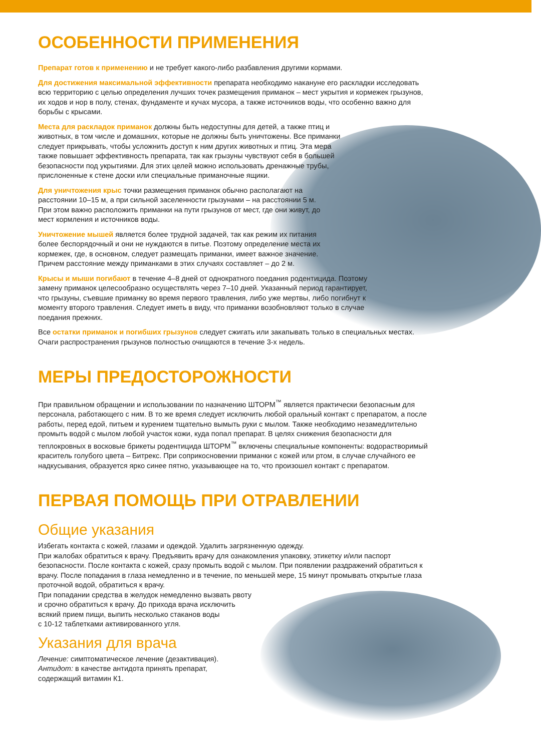ОСОБЕННОСТИ ПРИМЕНЕНИЯ
Препарат готов к применению и не требует какого-либо разбавления другими кормами.
Для достижения максимальной эффективности препарата необходимо накануне его раскладки исследовать всю территорию с целью определения лучших точек размещения приманок – мест укрытия и кормежек грызунов, их ходов и нор в полу, стенах, фундаменте и кучах мусора, а также источников воды, что особенно важно для борьбы с крысами.
Места для раскладок приманок должны быть недоступны для детей, а также птиц и животных, в том числе и домашних, которые не должны быть уничтожены. Все приманки следует прикрывать, чтобы усложнить доступ к ним других животных и птиц. Эта мера также повышает эффективность препарата, так как грызуны чувствуют себя в большей безопасности под укрытиями. Для этих целей можно использовать дренажные трубы, прислоненные к стене доски или специальные приманочные ящики.
Для уничтожения крыс точки размещения приманок обычно располагают на расстоянии 10–15 м, а при сильной заселенности грызунами – на расстоянии 5 м. При этом важно расположить приманки на пути грызунов от мест, где они живут, до мест кормления и источников воды.
Уничтожение мышей является более трудной задачей, так как режим их питания более беспорядочный и они не нуждаются в питье. Поэтому определение места их кормежек, где, в основном, следует размещать приманки, имеет важное значение. Причем расстояние между приманками в этих случаях составляет – до 2 м.
Крысы и мыши погибают в течение 4–8 дней от однократного поедания родентицида. Поэтому замену приманок целесообразно осуществлять через 7–10 дней. Указанный период гарантирует, что грызуны, съевшие приманку во время первого травления, либо уже мертвы, либо погибнут к моменту второго травления. Следует иметь в виду, что приманки возобновляют только в случае поедания прежних.
Все остатки приманок и погибших грызунов следует сжигать или закапывать только в специальных местах. Очаги распространения грызунов полностью очищаются в течение 3-х недель.
МЕРЫ ПРЕДОСТОРОЖНОСТИ
При правильном обращении и использовании по назначению ШТОРМ<sup>™</sup> является практически безопасным для персонала, работающего с ним. В то же время следует исключить любой оральный контакт с препаратом, а после работы, перед едой, питьем и курением тщательно вымыть руки с мылом. Также необходимо незамедлительно промыть водой с мылом любой участок кожи, куда попал препарат. В целях снижения безопасности для теплокровных в восковые брикеты родентицида ШТОРМ<sup>™</sup> включены специальные компоненты: водорастворимый краситель голубого цвета – Битрекс. При соприкосновении приманки с кожей или ртом, в случае случайного ее надкусывания, образуется ярко синее пятно, указывающее на то, что произошел контакт с препаратом.
ПЕРВАЯ ПОМОЩЬ ПРИ ОТРАВЛЕНИИ
Общие указания
Избегать контакта с кожей, глазами и одеждой. Удалить загрязненную одежду.
При жалобах обратиться к врачу. Предъявить врачу для ознакомления упаковку, этикетку и/или паспорт безопасности. После контакта с кожей, сразу промыть водой с мылом. При появлении раздражений обратиться к врачу. После попадания в глаза немедленно и в течение, по меньшей мере, 15 минут промывать открытые глаза проточной водой, обратиться к врачу.
При попадании средства в желудок немедленно вызвать рвоту
и срочно обратиться к врачу. До прихода врача исключить
всякий прием пищи, выпить несколько стаканов воды
с 10-12 таблетками активированного угля.
Указания для врача
Лечение: симптоматическое лечение (дезактивация).
Антидот: в качестве антидота принять препарат,
содержащий витамин К1.